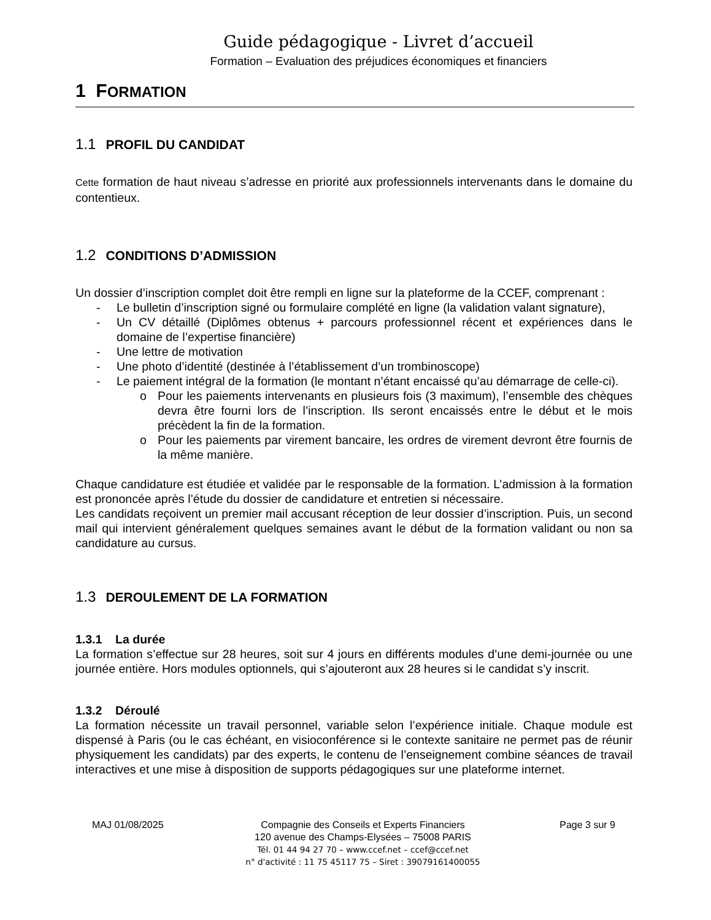Guide pédagogique - Livret d’accueil
Formation – Evaluation des préjudices économiques et financiers
1 FORMATION
1.1 PROFIL DU CANDIDAT
Cette formation de haut niveau s’adresse en priorité aux professionnels intervenants dans le domaine du contentieux.
1.2 CONDITIONS D’ADMISSION
Un dossier d’inscription complet doit être rempli en ligne sur la plateforme de la CCEF, comprenant :
- Le bulletin d’inscription signé ou formulaire complété en ligne (la validation valant signature),
- Un CV détaillé (Diplômes obtenus + parcours professionnel récent et expériences dans le domaine de l’expertise financière)
- Une lettre de motivation
- Une photo d’identité (destinée à l’établissement d’un trombinoscope)
- Le paiement intégral de la formation (le montant n’étant encaissé qu’au démarrage de celle-ci).
o Pour les paiements intervenants en plusieurs fois (3 maximum), l’ensemble des chèques devra être fourni lors de l’inscription. Ils seront encaissés entre le début et le mois précèdent la fin de la formation.
o Pour les paiements par virement bancaire, les ordres de virement devront être fournis de la même manière.
Chaque candidature est étudiée et validée par le responsable de la formation. L’admission à la formation est prononcée après l’étude du dossier de candidature et entretien si nécessaire.
Les candidats reçoivent un premier mail accusant réception de leur dossier d’inscription. Puis, un second mail qui intervient généralement quelques semaines avant le début de la formation validant ou non sa candidature au cursus.
1.3 DEROULEMENT DE LA FORMATION
1.3.1 La durée
La formation s’effectue sur 28 heures, soit sur 4 jours en différents modules d’une demi-journée ou une journée entière. Hors modules optionnels, qui s’ajouteront aux 28 heures si le candidat s’y inscrit.
1.3.2 Déroulé
La formation nécessite un travail personnel, variable selon l’expérience initiale. Chaque module est dispensé à Paris (ou le cas échéant, en visioconférence si le contexte sanitaire ne permet pas de réunir physiquement les candidats) par des experts, le contenu de l’enseignement combine séances de travail interactives et une mise à disposition de supports pédagogiques sur une plateforme internet.
MAJ 01/08/2025 Compagnie des Conseils et Experts Financiers
120 avenue des Champs-Elysées – 75008 PARIS
Tél. 01 44 94 27 70 – www.ccef.net – ccef@ccef.net
n° d'activité : 11 75 45117 75 – Siret : 39079161400055
Page 3 sur 9